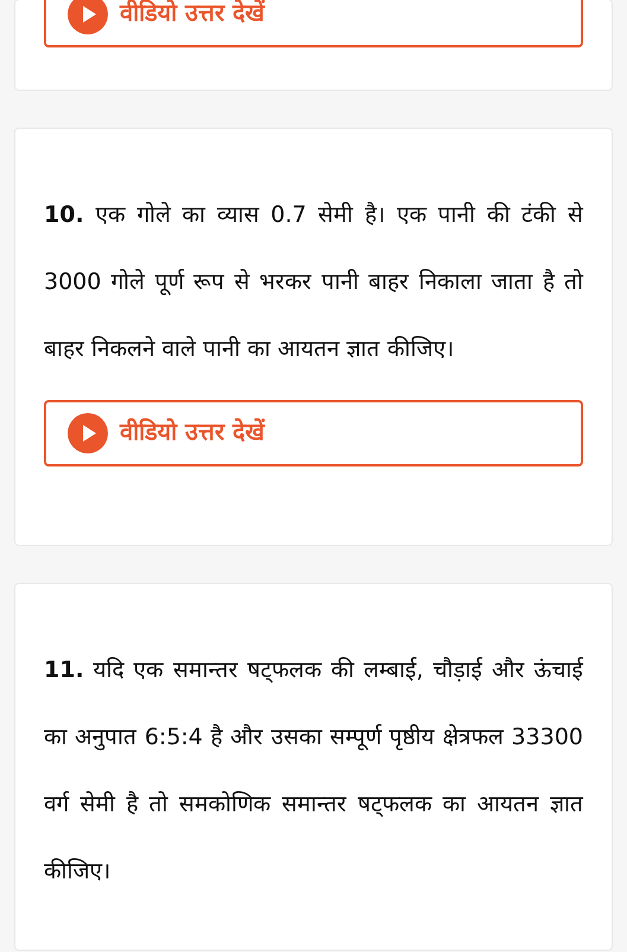वीडियो उत्तर देखें
10. एक गोले का व्यास 0.7 सेमी है। एक पानी की टंकी से 3000 गोले पूर्ण रूप से भरकर पानी बाहर निकाला जाता है तो बाहर निकलने वाले पानी का आयतन ज्ञात कीजिए।
वीडियो उत्तर देखें
11. यदि एक समान्तर षट्फलक की लम्बाई, चौड़ाई और ऊंचाई का अनुपात 6:5:4 है और उसका सम्पूर्ण पृष्ठीय क्षेत्रफल 33300 वर्ग सेमी है तो समकोणिक समान्तर षट्फलक का आयतन ज्ञात कीजिए।